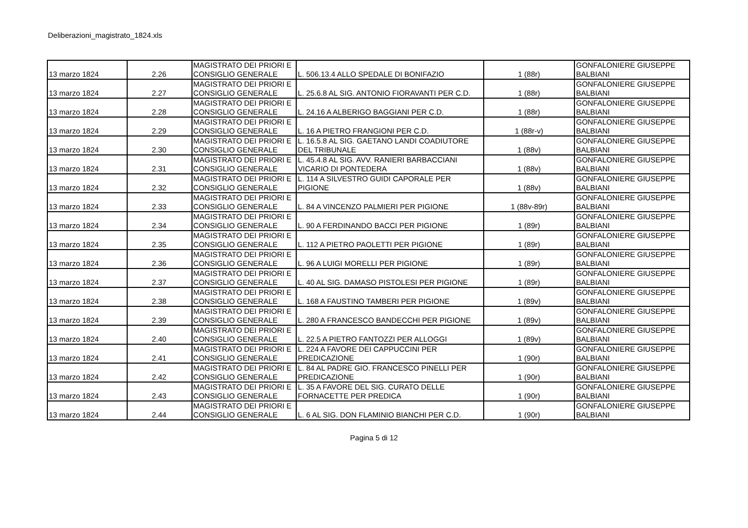Deliberazioni_magistrato_1824.xls
| 13 marzo 1824 | 2.26 | MAGISTRATO DEI PRIORI E CONSIGLIO GENERALE | L. 506.13.4 ALLO SPEDALE DI BONIFAZIO | 1 (88r) | GONFALONIERE GIUSEPPE BALBIANI |
| 13 marzo 1824 | 2.27 | MAGISTRATO DEI PRIORI E CONSIGLIO GENERALE | L. 25.6.8 AL SIG. ANTONIO FIORAVANTI PER C.D. | 1 (88r) | GONFALONIERE GIUSEPPE BALBIANI |
| 13 marzo 1824 | 2.28 | MAGISTRATO DEI PRIORI E CONSIGLIO GENERALE | L. 24.16 A ALBERIGO BAGGIANI PER C.D. | 1 (88r) | GONFALONIERE GIUSEPPE BALBIANI |
| 13 marzo 1824 | 2.29 | MAGISTRATO DEI PRIORI E CONSIGLIO GENERALE | L. 16 A PIETRO FRANGIONI PER C.D. | 1 (88r-v) | GONFALONIERE GIUSEPPE BALBIANI |
| 13 marzo 1824 | 2.30 | MAGISTRATO DEI PRIORI E CONSIGLIO GENERALE | L. 16.5.8 AL SIG. GAETANO LANDI COADIUTORE DEL TRIBUNALE | 1 (88v) | GONFALONIERE GIUSEPPE BALBIANI |
| 13 marzo 1824 | 2.31 | MAGISTRATO DEI PRIORI E CONSIGLIO GENERALE | L. 45.4.8 AL SIG. AVV. RANIERI BARBACCIANI VICARIO DI PONTEDERA | 1 (88v) | GONFALONIERE GIUSEPPE BALBIANI |
| 13 marzo 1824 | 2.32 | MAGISTRATO DEI PRIORI E CONSIGLIO GENERALE | L. 114 A SILVESTRO GUIDI CAPORALE PER PIGIONE | 1 (88v) | GONFALONIERE GIUSEPPE BALBIANI |
| 13 marzo 1824 | 2.33 | MAGISTRATO DEI PRIORI E CONSIGLIO GENERALE | L. 84 A VINCENZO PALMIERI PER PIGIONE | 1 (88v-89r) | GONFALONIERE GIUSEPPE BALBIANI |
| 13 marzo 1824 | 2.34 | MAGISTRATO DEI PRIORI E CONSIGLIO GENERALE | L. 90 A FERDINANDO BACCI PER PIGIONE | 1 (89r) | GONFALONIERE GIUSEPPE BALBIANI |
| 13 marzo 1824 | 2.35 | MAGISTRATO DEI PRIORI E CONSIGLIO GENERALE | L. 112 A PIETRO PAOLETTI PER PIGIONE | 1 (89r) | GONFALONIERE GIUSEPPE BALBIANI |
| 13 marzo 1824 | 2.36 | MAGISTRATO DEI PRIORI E CONSIGLIO GENERALE | L. 96 A LUIGI MORELLI PER PIGIONE | 1 (89r) | GONFALONIERE GIUSEPPE BALBIANI |
| 13 marzo 1824 | 2.37 | MAGISTRATO DEI PRIORI E CONSIGLIO GENERALE | L. 40 AL SIG. DAMASO PISTOLESI PER PIGIONE | 1 (89r) | GONFALONIERE GIUSEPPE BALBIANI |
| 13 marzo 1824 | 2.38 | MAGISTRATO DEI PRIORI E CONSIGLIO GENERALE | L. 168 A FAUSTINO TAMBERI PER PIGIONE | 1 (89v) | GONFALONIERE GIUSEPPE BALBIANI |
| 13 marzo 1824 | 2.39 | MAGISTRATO DEI PRIORI E CONSIGLIO GENERALE | L. 280 A FRANCESCO BANDECCHI PER PIGIONE | 1 (89v) | GONFALONIERE GIUSEPPE BALBIANI |
| 13 marzo 1824 | 2.40 | MAGISTRATO DEI PRIORI E CONSIGLIO GENERALE | L. 22.5 A PIETRO FANTOZZI PER ALLOGGI | 1 (89v) | GONFALONIERE GIUSEPPE BALBIANI |
| 13 marzo 1824 | 2.41 | MAGISTRATO DEI PRIORI E CONSIGLIO GENERALE | L. 224 A FAVORE DEI CAPPUCCINI PER PREDICAZIONE | 1 (90r) | GONFALONIERE GIUSEPPE BALBIANI |
| 13 marzo 1824 | 2.42 | MAGISTRATO DEI PRIORI E CONSIGLIO GENERALE | L. 84 AL PADRE GIO. FRANCESCO PINELLI PER PREDICAZIONE | 1 (90r) | GONFALONIERE GIUSEPPE BALBIANI |
| 13 marzo 1824 | 2.43 | MAGISTRATO DEI PRIORI E CONSIGLIO GENERALE | L. 35 A FAVORE DEL SIG. CURATO DELLE FORNACETTE PER PREDICA | 1 (90r) | GONFALONIERE GIUSEPPE BALBIANI |
| 13 marzo 1824 | 2.44 | MAGISTRATO DEI PRIORI E CONSIGLIO GENERALE | L. 6 AL SIG. DON FLAMINIO BIANCHI PER C.D. | 1 (90r) | GONFALONIERE GIUSEPPE BALBIANI |
Pagina 5 di 12